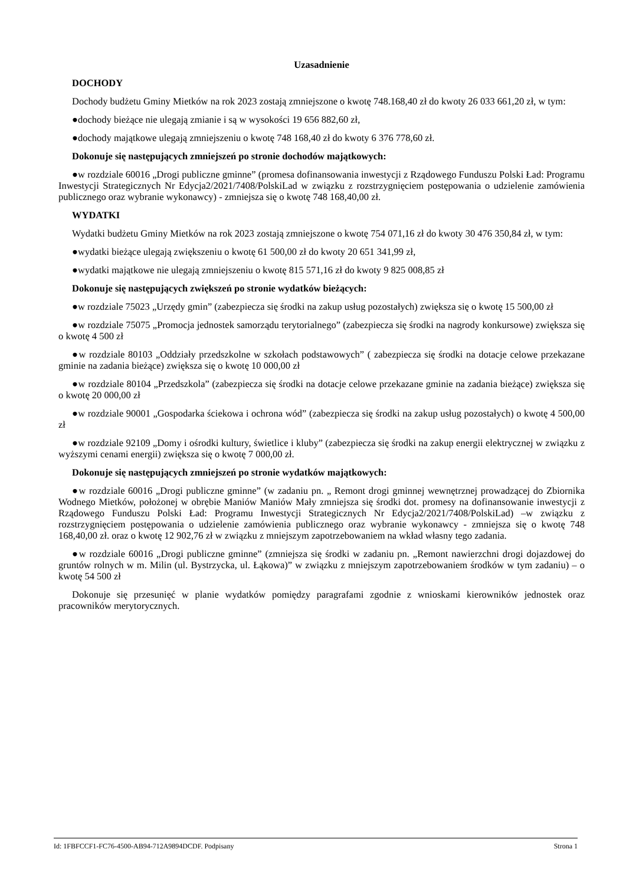Uzasadnienie
DOCHODY
Dochody budżetu Gminy Mietków na rok 2023 zostają zmniejszone o kwotę 748.168,40 zł do kwoty 26 033 661,20 zł, w tym:
●dochody bieżące nie ulegają zmianie i są w wysokości 19 656 882,60 zł,
●dochody majątkowe ulegają zmniejszeniu o kwotę 748 168,40 zł do kwoty 6 376 778,60 zł.
Dokonuje się następujących zmniejszeń po stronie dochodów majątkowych:
●w rozdziale 60016 „Drogi publiczne gminne” (promesa dofinansowania inwestycji z Rządowego Funduszu Polski Ład: Programu Inwestycji Strategicznych Nr Edycja2/2021/7408/PolskiLad w związku z rozstrzygnięciem postępowania o udzielenie zamówienia publicznego oraz wybranie wykonawcy) - zmniejsza się o kwotę 748 168,40,00 zł.
WYDATKI
Wydatki budżetu Gminy Mietków na rok 2023 zostają zmniejszone o kwotę 754 071,16 zł do kwoty 30 476 350,84 zł, w tym:
●wydatki bieżące ulegają zwiększeniu o kwotę 61 500,00 zł do kwoty 20 651 341,99 zł,
●wydatki majątkowe nie ulegają zmniejszeniu o kwotę 815 571,16 zł do kwoty 9 825 008,85 zł
Dokonuje się następujących zwiększeń po stronie wydatków bieżących:
●w rozdziale 75023 „Urzędy gmin” (zabezpiecza się środki na zakup usług pozostałych) zwiększa się o kwotę 15 500,00 zł
●w rozdziale 75075 „Promocja jednostek samorządu terytorialnego” (zabezpiecza się środki na nagrody konkursowe) zwiększa się o kwotę 4 500 zł
●w rozdziale 80103 „Oddziały przedszkolne w szkołach podstawowych” ( zabezpiecza się środki na dotacje celowe przekazane gminie na zadania bieżące) zwiększa się o kwotę 10 000,00 zł
●w rozdziale 80104 „Przedszkola” (zabezpiecza się środki na dotacje celowe przekazane gminie na zadania bieżące) zwiększa się o kwotę 20 000,00 zł
●w rozdziale 90001 „Gospodarka ściekowa i ochrona wód” (zabezpiecza się środki na zakup usług pozostałych) o kwotę 4 500,00 zł
●w rozdziale 92109 „Domy i ośrodki kultury, świetlice i kluby” (zabezpiecza się środki na zakup energii elektrycznej w związku z wyższymi cenami energii) zwiększa się o kwotę 7 000,00 zł.
Dokonuje się następujących zmniejszeń po stronie wydatków majątkowych:
●w rozdziale 60016 „Drogi publiczne gminne” (w zadaniu pn. „ Remont drogi gminnej wewnętrznej prowadzącej do Zbiornika Wodnego Mietków, położonej w obrębie Maniów Maniów Mały zmniejsza się środki dot. promesy na dofinansowanie inwestycji z Rządowego Funduszu Polski Ład: Programu Inwestycji Strategicznych Nr Edycja2/2021/7408/PolskiLad) –w związku z rozstrzygnięciem postępowania o udzielenie zamówienia publicznego oraz wybranie wykonawcy - zmniejsza się o kwotę 748 168,40,00 zł. oraz o kwotę 12 902,76 zł w związku z mniejszym zapotrzebowaniem na wkład własny tego zadania.
●w rozdziale 60016 „Drogi publiczne gminne” (zmniejsza się środki w zadaniu pn. „Remont nawierzchni drogi dojazdowej do gruntów rolnych w m. Milin (ul. Bystrzycka, ul. Łąkowa)” w związku z mniejszym zapotrzebowaniem środków w tym zadaniu) – o kwotę 54 500 zł
Dokonuje się przesunięć w planie wydatków pomiędzy paragrafami zgodnie z wnioskami kierowników jednostek oraz pracowników merytorycznych.
Id: 1FBFCCF1-FC76-4500-AB94-712A9894DCDF. Podpisany Strona 1